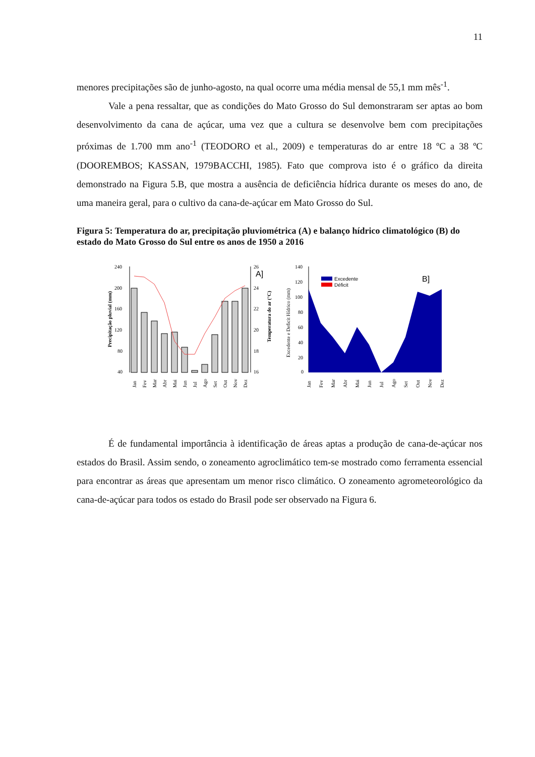11
menores precipitações são de junho-agosto, na qual ocorre uma média mensal de 55,1 mm mês<sup>-1</sup>.
Vale a pena ressaltar, que as condições do Mato Grosso do Sul demonstraram ser aptas ao bom desenvolvimento da cana de açúcar, uma vez que a cultura se desenvolve bem com precipitações próximas de 1.700 mm ano<sup>-1</sup> (TEODORO et al., 2009) e temperaturas do ar entre 18 ºC a 38 ºC (DOOREMBOS; KASSAN, 1979BACCHI, 1985). Fato que comprova isto é o gráfico da direita demonstrado na Figura 5.B, que mostra a ausência de deficiência hídrica durante os meses do ano, de uma maneira geral, para o cultivo da cana-de-açúcar em Mato Grosso do Sul.
Figura 5: Temperatura do ar, precipitação pluviométrica (A) e balanço hídrico climatológico (B) do estado do Mato Grosso do Sul entre os anos de 1950 a 2016
A]
240
200
160
120
80
40
26
24
22
20
18
16
Precipitação pluvial (mm)
Temperatura do ar (°C)
Jan
Fev
Mar
Abr
Mai
Jun
Jul
Ago
Set
Out
Nov
Dez
140
120
100
80
60
40
20
0
Excedente e Deficit Hídrico (mm)
Excedente
Déficit
B]
Jan
Fev
Mar
Abr
Mai
Jun
Jul
Ago
Set
Out
Nov
Dez
É de fundamental importância à identificação de áreas aptas a produção de cana-de-açúcar nos estados do Brasil. Assim sendo, o zoneamento agroclimático tem-se mostrado como ferramenta essencial para encontrar as áreas que apresentam um menor risco climático. O zoneamento agrometeorológico da cana-de-açúcar para todos os estado do Brasil pode ser observado na Figura 6.